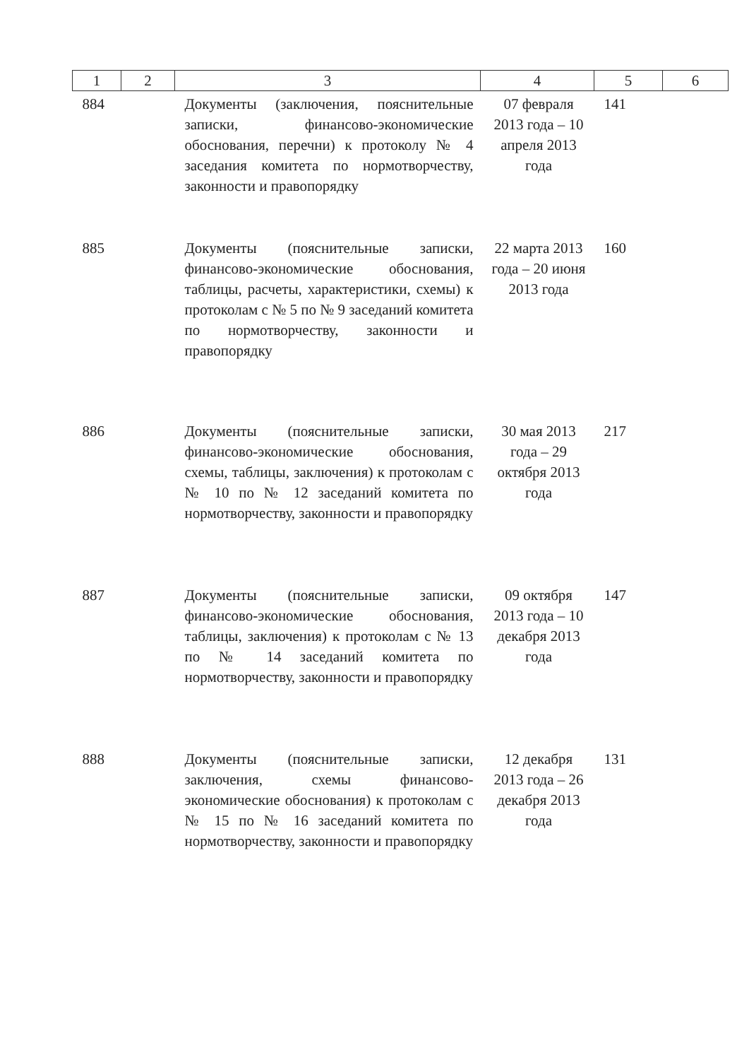| 1 | 2 | 3 | 4 | 5 | 6 |
| --- | --- | --- | --- | --- | --- |
| 884 | | Документы (заключения, пояснительные записки, финансово-экономические обоснования, перечни) к протоколу № 4 заседания комитета по нормотворчеству, законности и правопорядку | 07 февраля 2013 года – 10 апреля 2013 года | 141 | |
| 885 | | Документы (пояснительные записки, финансово-экономические обоснования, таблицы, расчеты, характеристики, схемы) к протоколам с № 5 по № 9 заседаний комитета по нормотворчеству, законности и правопорядку | 22 марта 2013 года – 20 июня 2013 года | 160 | |
| 886 | | Документы (пояснительные записки, финансово-экономические обоснования, схемы, таблицы, заключения) к протоколам с № 10 по № 12 заседаний комитета по нормотворчеству, законности и правопорядку | 30 мая 2013 года – 29 октября 2013 года | 217 | |
| 887 | | Документы (пояснительные записки, финансово-экономические обоснования, таблицы, заключения) к протоколам с № 13 по № 14 заседаний комитета по нормотворчеству, законности и правопорядку | 09 октября 2013 года – 10 декабря 2013 года | 147 | |
| 888 | | Документы (пояснительные записки, заключения, схемы финансово-экономические обоснования) к протоколам с № 15 по № 16 заседаний комитета по нормотворчеству, законности и правопорядку | 12 декабря 2013 года – 26 декабря 2013 года | 131 | |